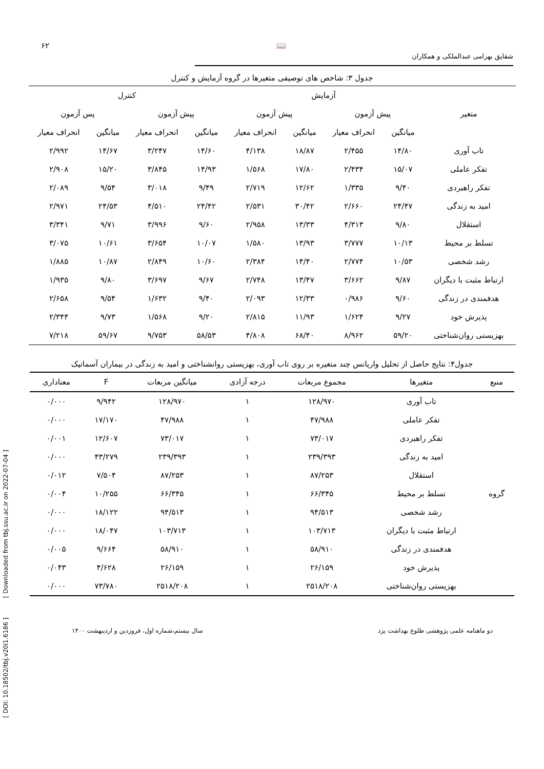۶۲ 📖
شقایق بهرامی عبدالملکی و همکاران
جدول ۳: شاخص های توصیفی متغیرها در گروه آزمایش و کنترل
| متغیر | آزمایش | | | | کنترل | | | |
| --- | --- | --- | --- | --- | --- | --- | --- | --- |
| | پیش آزمون | | پیش آزمون | | پیش آزمون | | پس آزمون | |
| | میانگین | انحراف معیار | میانگین | انحراف معیار | میانگین | انحراف معیار | میانگین | انحراف معیار |
| تاب آوری | ۱۴/۸۰ | ۲/۴۵۵ | ۱۸/۸۷ | ۴/۱۳۸ | ۱۴/۶۰ | ۳/۲۴۷ | ۱۴/۶۷ | ۲/۹۹۲ |
| تفکر عاملی | ۱۵/۰۷ | ۲/۴۳۴ | ۱۷/۸۰ | ۱/۵۶۸ | ۱۴/۹۳ | ۳/۸۴۵ | ۱۵/۲۰ | ۲/۹۰۸ |
| تفکر راهبردی | ۹/۴۰ | ۱/۳۳۵ | ۱۲/۶۲ | ۲/۷۱۹ | ۹/۴۹ | ۳/۰۱۸ | ۹/۵۴ | ۲/۰۸۹ |
| امید به زندگی | ۲۴/۴۷ | ۲/۶۶۰ | ۳۰/۴۲ | ۲/۵۳۱ | ۲۴/۴۲ | ۴/۵۱۰ | ۲۴/۵۳ | ۲/۹۷۱ |
| استقلال | ۹/۸۰ | ۴/۳۱۳ | ۱۳/۳۳ | ۲/۹۵۸ | ۹/۶۰ | ۳/۹۹۶ | ۹/۷۱ | ۳/۳۴۱ |
| تسلط بر محیط | ۱۰/۱۳ | ۳/۷۷۷ | ۱۳/۹۳ | ۱/۵۸۰ | ۱۰/۰۷ | ۳/۶۵۴ | ۱۰/۶۱ | ۳/۰۷۵ |
| رشد شخصی | ۱۰/۵۳ | ۲/۷۷۴ | ۱۴/۴۰ | ۲/۳۸۴ | ۱۰/۶۰ | ۲/۸۴۹ | ۱۰/۸۷ | ۱/۸۸۵ |
| ارتباط مثبت با دیگران | ۹/۸۷ | ۳/۶۶۲ | ۱۳/۴۷ | ۲/۷۴۸ | ۹/۶۷ | ۳/۶۹۷ | ۹/۸۰ | ۱/۹۳۵ |
| هدفمندی در زندگی | ۹/۶۰ | ۰/۹۸۶ | ۱۲/۳۳ | ۲/۰۹۳ | ۹/۴۰ | ۱/۶۳۲ | ۹/۵۴ | ۲/۶۵۸ |
| پذیرش خود | ۹/۲۷ | ۱/۶۲۴ | ۱۱/۹۳ | ۲/۸۱۵ | ۹/۲۰ | ۱/۵۶۸ | ۹/۷۳ | ۲/۳۴۴ |
| بهزیستی روان‌شناختی | ۵۹/۲۰ | ۸/۹۶۲ | ۶۸/۴۰ | ۴/۸۰۸ | ۵۸/۵۳ | ۹/۷۵۳ | ۵۹/۶۷ | ۷/۲۱۸ |
جدول۴: نتایج حاصل از تحلیل واریانس چند متغیره بر روی تاب آوری، بهزیستی روانشناختی و امید به زندگی در بیماران آسماتیک
| منبع | متغیرها | مجموع مربعات | درجه آزادی | میانگین مربعات | F | معناداری |
| --- | --- | --- | --- | --- | --- | --- |
| گروه | تاب آوری | ۱۲۸/۹۷۰ | ۱ | ۱۲۸/۹۷۰ | ۹/۹۴۲ | ۰/۰۰۰ |
| | تفکر عاملی | ۴۷/۹۸۸ | ۱ | ۴۷/۹۸۸ | ۱۷/۱۷۰ | ۰/۰۰۰ |
| | تفکر راهبردی | ۷۳/۰۱۷ | ۱ | ۷۳/۰۱۷ | ۱۲/۶۰۷ | ۰/۰۰۱ |
| | امید به زندگی | ۲۳۹/۳۹۳ | ۱ | ۲۳۹/۳۹۳ | ۴۳/۲۷۹ | ۰/۰۰۰ |
| | استقلال | ۸۷/۲۵۳ | ۱ | ۸۷/۲۵۳ | ۷/۵۰۴ | ۰/۰۱۲ |
| | تسلط بر محیط | ۶۶/۳۴۵ | ۱ | ۶۶/۳۴۵ | ۱۰/۲۵۵ | ۰/۰۰۴ |
| | رشد شخصی | ۹۴/۵۱۳ | ۱ | ۹۴/۵۱۳ | ۱۸/۱۲۲ | ۰/۰۰۰ |
| | ارتباط مثبت با دیگران | ۱۰۳/۷۱۳ | ۱ | ۱۰۳/۷۱۳ | ۱۸/۰۴۷ | ۰/۰۰۰ |
| | هدفمندی در زندگی | ۵۸/۹۱۰ | ۱ | ۵۸/۹۱۰ | ۹/۶۶۴ | ۰/۰۰۵ |
| | پذیرش خود | ۲۶/۱۵۹ | ۱ | ۲۶/۱۵۹ | ۴/۶۲۸ | ۰/۰۴۳ |
| | بهزیستی روان‌شناختی | ۲۵۱۸/۲۰۸ | ۱ | ۲۵۱۸/۲۰۸ | ۷۳/۷۸۰ | ۰/۰۰۰ |
دو ماهنامه علمی پژوهشی طلوع بهداشت یزد سال بیستم،شماره اول، فروردین و اردیبهشت ۱۴۰۰
[ DOI: 10.18502/tbj.v20i1.6186 ] [ Downloaded from tbj.ssu.ac.ir on 2022-07-04 ]